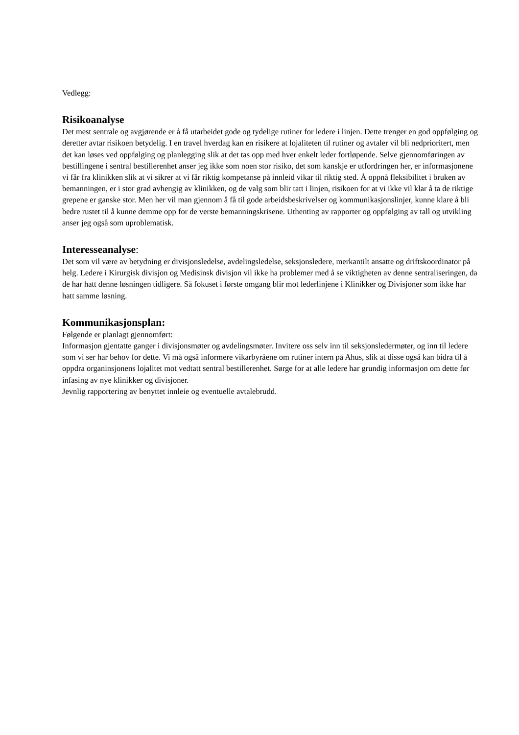Vedlegg:
Risikoanalyse
Det mest sentrale og avgjørende er å få utarbeidet gode og tydelige rutiner for ledere i linjen. Dette trenger en god oppfølging og deretter avtar risikoen betydelig. I en travel hverdag kan en risikere at lojaliteten til rutiner og avtaler vil bli nedprioritert, men det kan løses ved oppfølging og planlegging slik at det tas opp med hver enkelt leder fortløpende. Selve gjennomføringen av bestillingene i sentral bestillerenhet anser jeg ikke som noen stor risiko, det som kanskje er utfordringen her, er informasjonene vi får fra klinikken slik at vi sikrer at vi får riktig kompetanse på innleid vikar til riktig sted. Å oppnå fleksibilitet i bruken av bemanningen, er i stor grad avhengig av klinikken, og de valg som blir tatt i linjen, risikoen for at vi ikke vil klar å ta de riktige grepene er ganske stor. Men her vil man gjennom å få til gode arbeidsbeskrivelser og kommunikasjonslinjer, kunne klare å bli bedre rustet til å kunne demme opp for de verste bemanningskrisene. Uthenting av rapporter og oppfølging av tall og utvikling anser jeg også som uproblematisk.
Interesseanalyse:
Det som vil være av betydning er divisjonsledelse, avdelingsledelse, seksjonsledere, merkantilt ansatte og driftskoordinator på helg. Ledere i Kirurgisk divisjon og Medisinsk divisjon vil ikke ha problemer med å se viktigheten av denne sentraliseringen, da de har hatt denne løsningen tidligere. Så fokuset i første omgang blir mot lederlinjene i Klinikker og Divisjoner som ikke har hatt samme løsning.
Kommunikasjonsplan:
Følgende er planlagt gjennomført:
Informasjon gjentatte ganger i divisjonsmøter og avdelingsmøter. Invitere oss selv inn til seksjonsledermøter, og inn til ledere som vi ser har behov for dette. Vi må også informere vikarbyråene om rutiner intern på Ahus, slik at disse også kan bidra til å oppdra organinsjonens lojalitet mot vedtatt sentral bestillerenhet. Sørge for at alle ledere har grundig informasjon om dette før infasing av nye klinikker og divisjoner.
Jevnlig rapportering av benyttet innleie og eventuelle avtalebrudd.